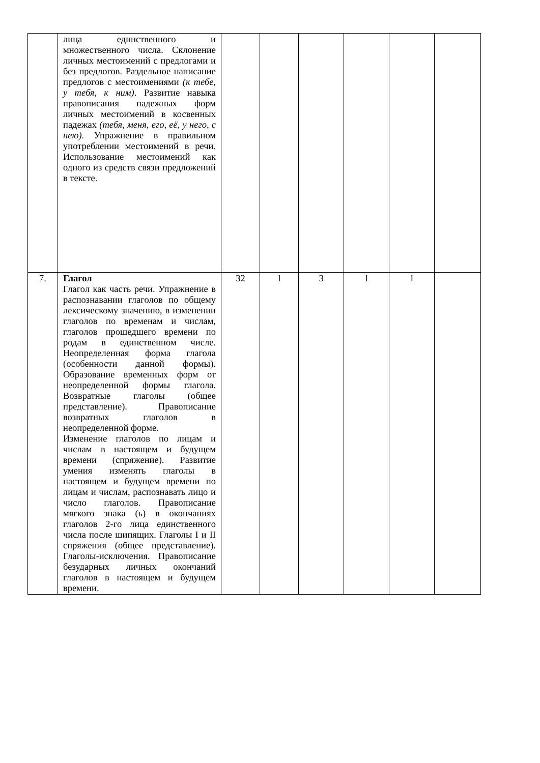| | лица единственного и множественного числа. Склонение личных местоимений с предлогами и без предлогов. Раздельное написание предлогов с местоимениями (к тебе, у тебя, к ним) . Развитие навыка правописания падежных форм личных местоимений в косвенных падежах (тебя, меня, его, её, у него, с нею) . Упражнение в правильном употреблении местоимений в речи. Использование местоимений как одного из средств связи предложений в тексте. | | | | | | |
| 7. | Глагол Глагол как часть речи. Упражнение в распознавании глаголов по общему лексическому значению, в изменении глаголов по временам и числам, глаголов прошедшего времени по родам в единственном числе. Неопределенная форма глагола (особенности данной формы). Образование временных форм от неопределенной формы глагола. Возвратные глаголы (общее представление). Правописание возвратных глаголов в неопределенной форме. Изменение глаголов по лицам и числам в настоящем и будущем времени (спряжение). Развитие умения изменять глаголы в настоящем и будущем времени по лицам и числам, распознавать лицо и число глаголов. Правописание мягкого знака (ь) в окончаниях глаголов 2-го лица единственного числа после шипящих. Глаголы I и II спряжения (общее представление). Глаголы-исключения. Правописание безударных личных окончаний глаголов в настоящем и будущем времени. | 32 | 1 | 3 | 1 | 1 | |